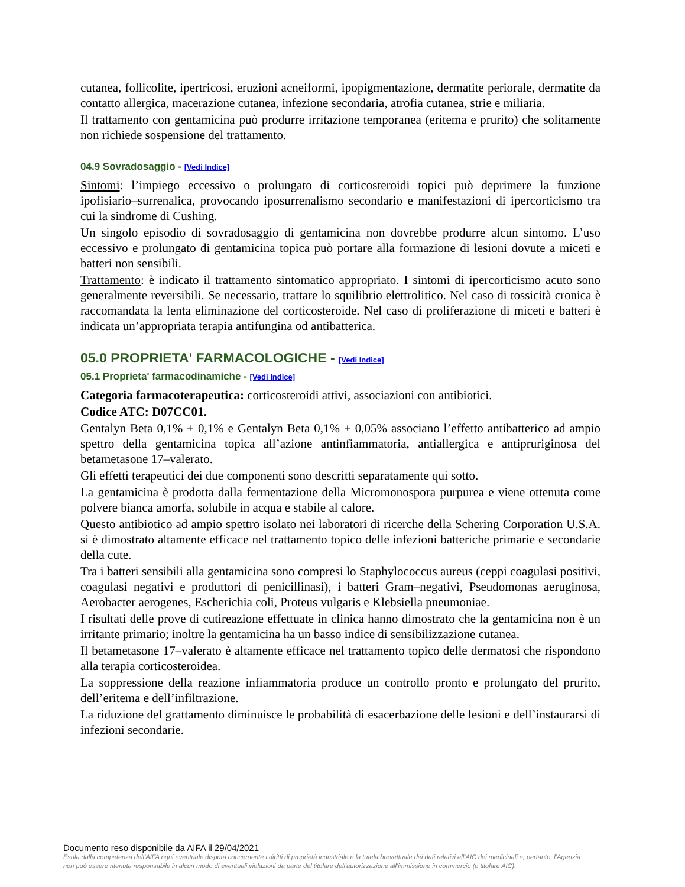cutanea, follicolite, ipertricosi, eruzioni acneiformi, ipopigmentazione, dermatite periorale, dermatite da contatto allergica, macerazione cutanea, infezione secondaria, atrofia cutanea, strie e miliaria.
Il trattamento con gentamicina può produrre irritazione temporanea (eritema e prurito) che solitamente non richiede sospensione del trattamento.
04.9 Sovradosaggio - [Vedi Indice]
Sintomi: l’impiego eccessivo o prolungato di corticosteroidi topici può deprimere la funzione ipofisiario–surrenalica, provocando iposurrenalismo secondario e manifestazioni di ipercorticismo tra cui la sindrome di Cushing.
Un singolo episodio di sovradosaggio di gentamicina non dovrebbe produrre alcun sintomo. L’uso eccessivo e prolungato di gentamicina topica può portare alla formazione di lesioni dovute a miceti e batteri non sensibili.
Trattamento: è indicato il trattamento sintomatico appropriato. I sintomi di ipercorticismo acuto sono generalmente reversibili. Se necessario, trattare lo squilibrio elettrolitico. Nel caso di tossicità cronica è raccomandata la lenta eliminazione del corticosteroide. Nel caso di proliferazione di miceti e batteri è indicata un’appropriata terapia antifungina od antibatterica.
05.0 PROPRIETA' FARMACOLOGICHE - [Vedi Indice]
05.1 Proprieta' farmacodinamiche - [Vedi Indice]
Categoria farmacoterapeutica: corticosteroidi attivi, associazioni con antibiotici.
Codice ATC: D07CC01.
Gentalyn Beta 0,1% + 0,1% e Gentalyn Beta 0,1% + 0,05% associano l’effetto antibatterico ad ampio spettro della gentamicina topica all’azione antinfiammatoria, antiallergica e antipruriginosa del betametasone 17–valerato.
Gli effetti terapeutici dei due componenti sono descritti separatamente qui sotto.
La gentamicina è prodotta dalla fermentazione della Micromonospora purpurea e viene ottenuta come polvere bianca amorfa, solubile in acqua e stabile al calore.
Questo antibiotico ad ampio spettro isolato nei laboratori di ricerche della Schering Corporation U.S.A. si è dimostrato altamente efficace nel trattamento topico delle infezioni batteriche primarie e secondarie della cute.
Tra i batteri sensibili alla gentamicina sono compresi lo Staphylococcus aureus (ceppi coagulasi positivi, coagulasi negativi e produttori di penicillinasi), i batteri Gram–negativi, Pseudomonas aeruginosa, Aerobacter aerogenes, Escherichia coli, Proteus vulgaris e Klebsiella pneumoniae.
I risultati delle prove di cutireazione effettuate in clinica hanno dimostrato che la gentamicina non è un irritante primario; inoltre la gentamicina ha un basso indice di sensibilizzazione cutanea.
Il betametasone 17–valerato è altamente efficace nel trattamento topico delle dermatosi che rispondono alla terapia corticosteroidea.
La soppressione della reazione infiammatoria produce un controllo pronto e prolungato del prurito, dell’eritema e dell’infiltrazione.
La riduzione del grattamento diminuisce le probabilità di esacerbazione delle lesioni e dell’instaurarsi di infezioni secondarie.
Documento reso disponibile da AIFA il 29/04/2021
Esula dalla competenza dell’AIFA ogni eventuale disputa concernente i diritti di proprietà industriale e la tutela brevettuale dei dati relativi all’AIC dei medicinali e, pertanto, l’Agenzia non può essere ritenuta responsabile in alcun modo di eventuali violazioni da parte del titolare dell'autorizzazione all'immissione in commercio (o titolare AIC).